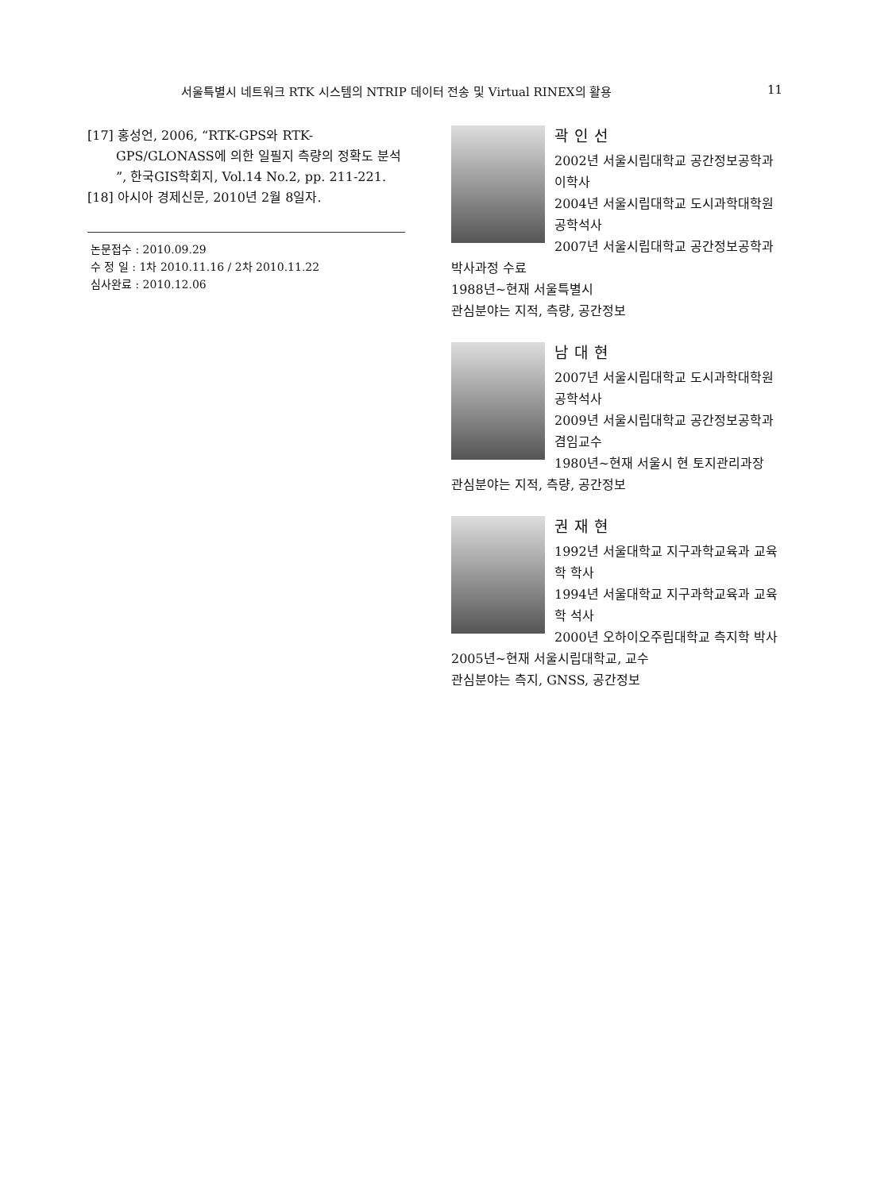서울특별시 네트워크 RTK 시스템의 NTRIP 데이터 전송 및 Virtual RINEX의 활용 11
[17] 홍성언, 2006, “RTK-GPS와 RTK-GPS/GLONASS에 의한 일필지 측량의 정확도 분석 ”, 한국GIS학회지, Vol.14 No.2, pp. 211-221.
[18] 아시아 경제신문, 2010년 2월 8일자.
논문접수 : 2010.09.29
수 정 일 : 1차 2010.11.16 / 2차 2010.11.22
심사완료 : 2010.12.06
곽인선
2002년 서울시립대학교 공간정보공학과 이학사
2004년 서울시립대학교 도시과학대학원 공학석사
2007년 서울시립대학교 공간정보공학과 박사과정 수료
1988년~현재 서울특별시
관심분야는 지적, 측량, 공간정보
남대현
2007년 서울시립대학교 도시과학대학원 공학석사
2009년 서울시립대학교 공간정보공학과 겸임교수
1980년~현재 서울시 현 토지관리과장
관심분야는 지적, 측량, 공간정보
권재현
1992년 서울대학교 지구과학교육과 교육학 학사
1994년 서울대학교 지구과학교육과 교육학 석사
2000년 오하이오주립대학교 측지학 박사
2005년~현재 서울시립대학교, 교수
관심분야는 측지, GNSS, 공간정보